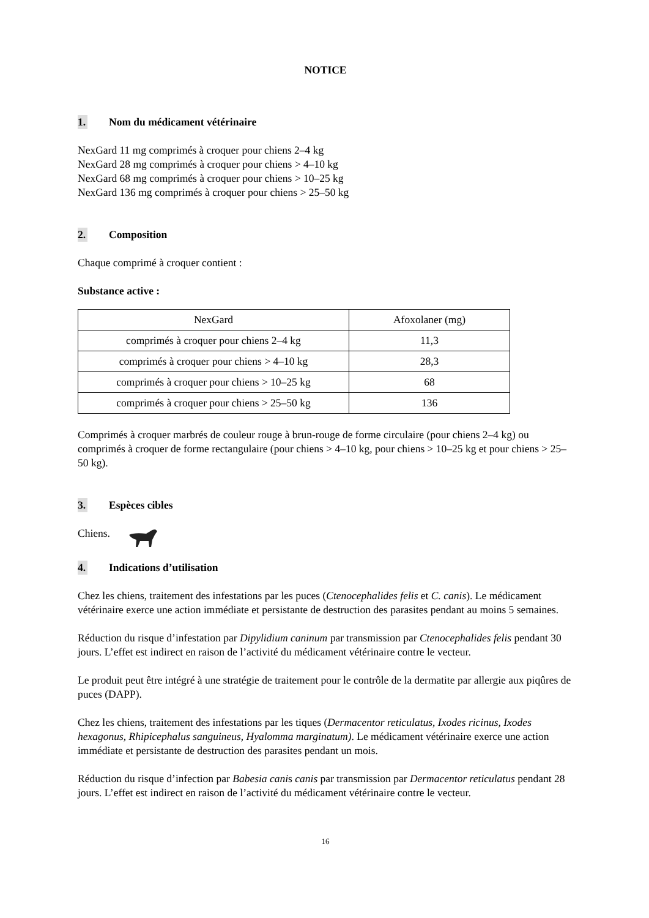NOTICE
1. Nom du médicament vétérinaire
NexGard 11 mg comprimés à croquer pour chiens 2–4 kg
NexGard 28 mg comprimés à croquer pour chiens > 4–10 kg
NexGard 68 mg comprimés à croquer pour chiens > 10–25 kg
NexGard 136 mg comprimés à croquer pour chiens > 25–50 kg
2. Composition
Chaque comprimé à croquer contient :
Substance active :
| NexGard | Afoxolaner (mg) |
| comprimés à croquer pour chiens 2–4 kg | 11,3 |
| comprimés à croquer pour chiens > 4–10 kg | 28,3 |
| comprimés à croquer pour chiens > 10–25 kg | 68 |
| comprimés à croquer pour chiens > 25–50 kg | 136 |
Comprimés à croquer marbrés de couleur rouge à brun-rouge de forme circulaire (pour chiens 2–4 kg) ou comprimés à croquer de forme rectangulaire (pour chiens > 4–10 kg, pour chiens > 10–25 kg et pour chiens > 25–50 kg).
3. Espèces cibles
Chiens.
4. Indications d’utilisation
Chez les chiens, traitement des infestations par les puces (Ctenocephalides felis et C. canis). Le médicament vétérinaire exerce une action immédiate et persistante de destruction des parasites pendant au moins 5 semaines.
Réduction du risque d’infestation par Dipylidium caninum par transmission par Ctenocephalides felis pendant 30 jours. L’effet est indirect en raison de l’activité du médicament vétérinaire contre le vecteur.
Le produit peut être intégré à une stratégie de traitement pour le contrôle de la dermatite par allergie aux piqûres de puces (DAPP).
Chez les chiens, traitement des infestations par les tiques (Dermacentor reticulatus, Ixodes ricinus, Ixodes hexagonus, Rhipicephalus sanguineus, Hyalomma marginatum). Le médicament vétérinaire exerce une action immédiate et persistante de destruction des parasites pendant un mois.
Réduction du risque d’infection par Babesia canis canis par transmission par Dermacentor reticulatus pendant 28 jours. L’effet est indirect en raison de l’activité du médicament vétérinaire contre le vecteur.
16